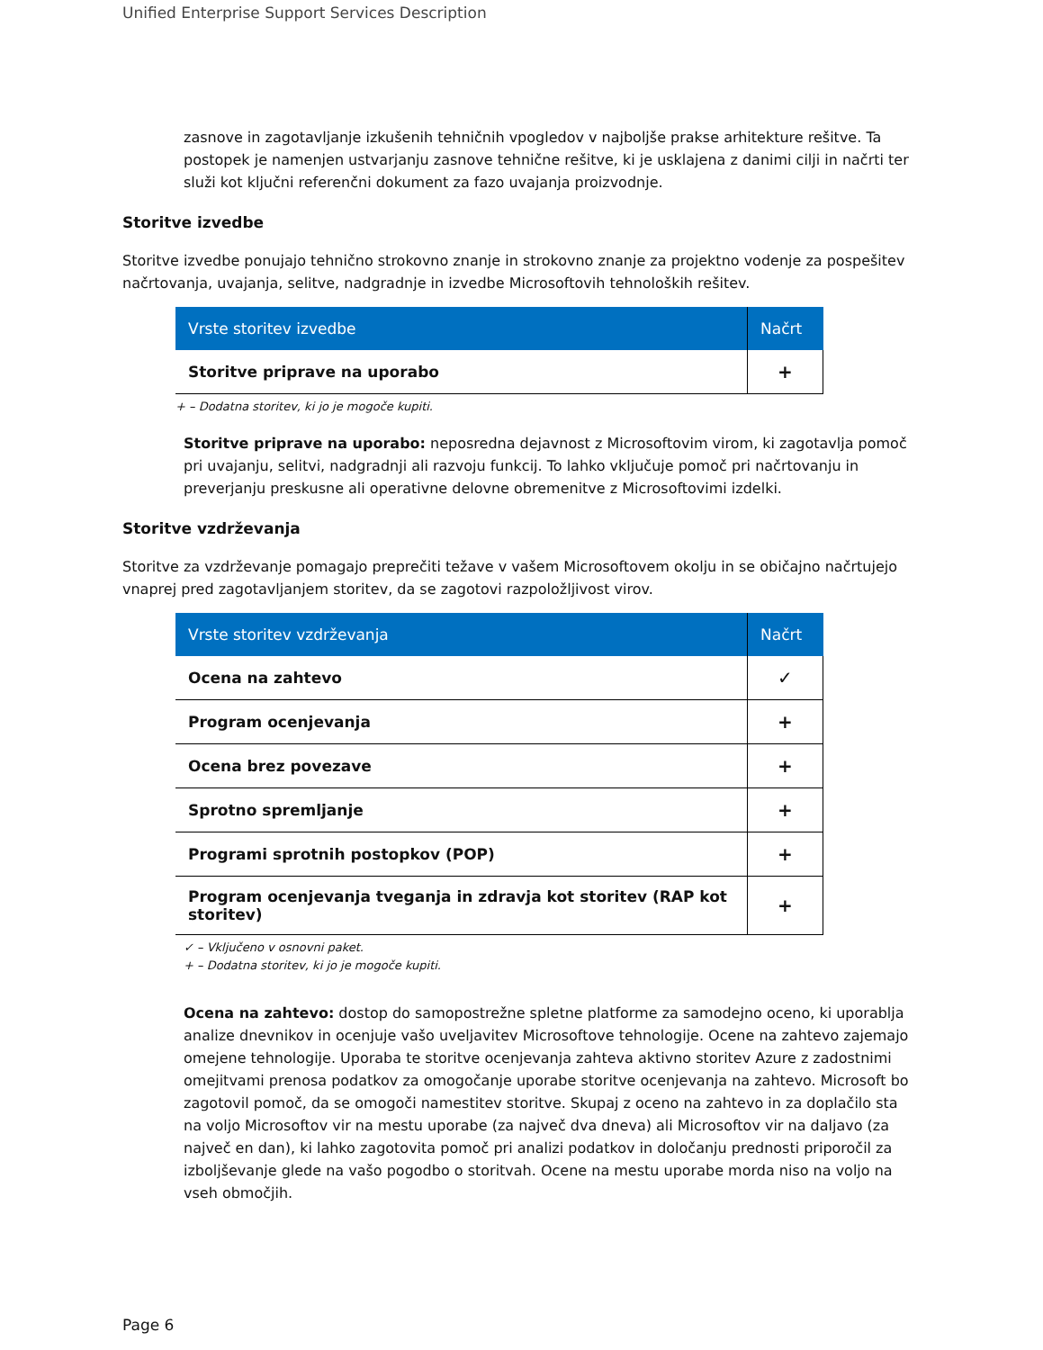Unified Enterprise Support Services Description
zasnove in zagotavljanje izkušenih tehničnih vpogledov v najboljše prakse arhitekture rešitve. Ta postopek je namenjen ustvarjanju zasnove tehnične rešitve, ki je usklajena z danimi cilji in načrti ter služi kot ključni referenčni dokument za fazo uvajanja proizvodnje.
Storitve izvedbe
Storitve izvedbe ponujajo tehnično strokovno znanje in strokovno znanje za projektno vodenje za pospešitev načrtovanja, uvajanja, selitve, nadgradnje in izvedbe Microsoftovih tehnoloških rešitev.
| Vrste storitev izvedbe | Načrt |
| --- | --- |
| Storitve priprave na uporabo | + |
+ – Dodatna storitev, ki jo je mogoče kupiti.
Storitve priprave na uporabo: neposredna dejavnost z Microsoftovim virom, ki zagotavlja pomoč pri uvajanju, selitvi, nadgradnji ali razvoju funkcij. To lahko vključuje pomoč pri načrtovanju in preverjanju preskusne ali operativne delovne obremenitve z Microsoftovimi izdelki.
Storitve vzdrževanja
Storitve za vzdrževanje pomagajo preprečiti težave v vašem Microsoftovem okolju in se običajno načrtujejo vnaprej pred zagotavljanjem storitev, da se zagotovi razpoložljivost virov.
| Vrste storitev vzdrževanja | Načrt |
| --- | --- |
| Ocena na zahtevo | ✓ |
| Program ocenjevanja | + |
| Ocena brez povezave | + |
| Sprotno spremljanje | + |
| Programi sprotnih postopkov (POP) | + |
| Program ocenjevanja tveganja in zdravja kot storitev (RAP kot storitev) | + |
✓ – Vključeno v osnovni paket.
+ – Dodatna storitev, ki jo je mogoče kupiti.
Ocena na zahtevo: dostop do samopostrežne spletne platforme za samodejno oceno, ki uporablja analize dnevnikov in ocenjuje vašo uveljavitev Microsoftove tehnologije. Ocene na zahtevo zajemajo omejene tehnologije. Uporaba te storitve ocenjevanja zahteva aktivno storitev Azure z zadostnimi omejitvami prenosa podatkov za omogočanje uporabe storitve ocenjevanja na zahtevo. Microsoft bo zagotovil pomoč, da se omogoči namestitev storitve. Skupaj z oceno na zahtevo in za doplačilo sta na voljo Microsoftov vir na mestu uporabe (za največ dva dneva) ali Microsoftov vir na daljavo (za največ en dan), ki lahko zagotovita pomoč pri analizi podatkov in določanju prednosti priporočil za izboljševanje glede na vašo pogodbo o storitvah. Ocene na mestu uporabe morda niso na voljo na vseh območjih.
Page 6